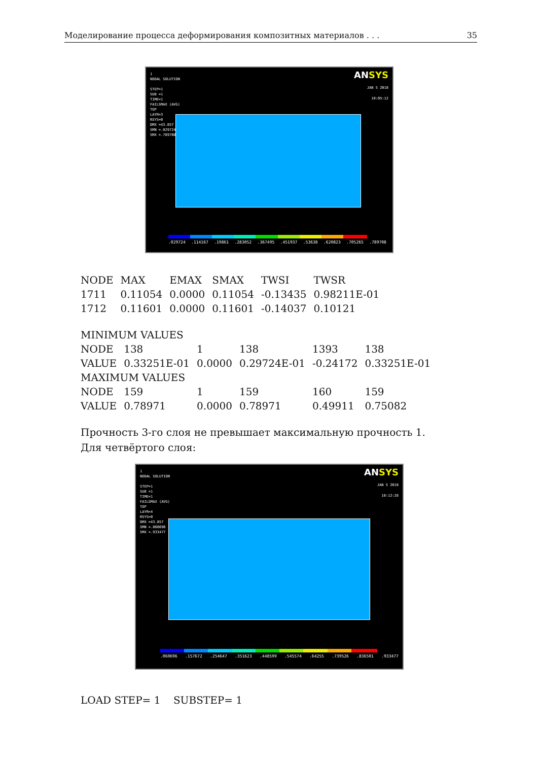Моделирование процесса деформирования композитных материалов . . . 35
1
NODAL SOLUTION
STEP=1
SUB =1
TIME=1
FAILSMAX (AVG)
TOP
LAYR=3
RSYS=0
DMX =43.857
SMN =.029724
SMX =.789708
ANSYS
JAN 5 2018
10:05:12
.029724.114167.19861.283052.367495.451937.53638.620823.705265.789708
| NODE | MAX | EMAX | SMAX | TWSI | TWSR |
| --- | --- | --- | --- | --- | --- |
| 1711 | 0.11054 | 0.0000 | 0.11054 | -0.13435 | 0.98211E-01 |
| 1712 | 0.11601 | 0.0000 | 0.11601 | -0.14037 | 0.10121 |
| MINIMUM VALUES | | | | | |
| NODE | 138 | 1 | 138 | 1393 | 138 |
| VALUE | 0.33251E-01 | 0.0000 | 0.29724E-01 | -0.24172 | 0.33251E-01 |
| MAXIMUM VALUES | | | | | |
| NODE | 159 | 1 | 159 | 160 | 159 |
| VALUE | 0.78971 | 0.0000 | 0.78971 | 0.49911 | 0.75082 |
Прочность 3-го слоя не превышает максимальную прочность 1.
Для четвёртого слоя:
1
NODAL SOLUTION
STEP=1
SUB =1
TIME=1
FAILSMAX (AVG)
TOP
LAYR=4
RSYS=0
DMX =43.857
SMN =.060696
SMX =.933477
ANSYS
JAN 5 2018
10:12:28
.060696.157672.254647.351623.448599.545574.64255.739526.836501.933477
LOAD STEP= 1 SUBSTEP= 1